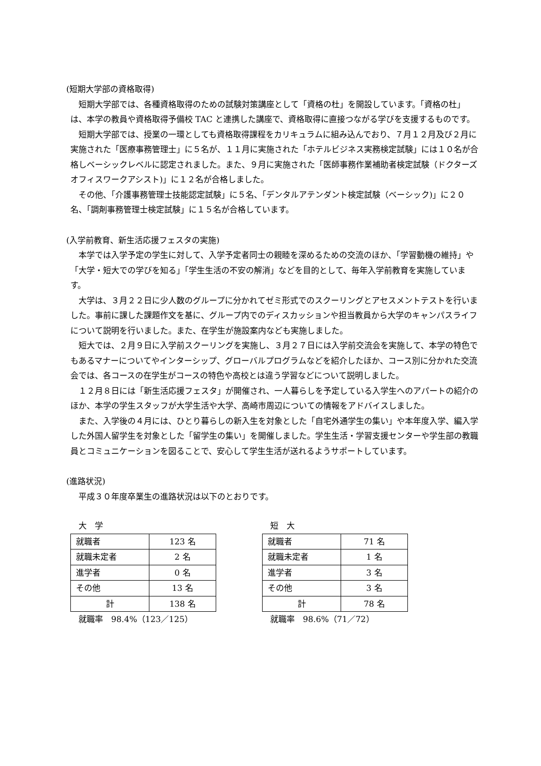(短期大学部の資格取得)
短期大学部では、各種資格取得のための試験対策講座として「資格の杜」を開設しています。「資格の杜」は、本学の教員や資格取得予備校 TAC と連携した講座で、資格取得に直接つながる学びを支援するものです。
短期大学部では、授業の一環としても資格取得課程をカリキュラムに組み込んでおり、７月１２月及び２月に実施された「医療事務管理士」に５名が、１１月に実施された「ホテルビジネス実務検定試験」には１０名が合格しベーシックレベルに認定されました。また、９月に実施された「医師事務作業補助者検定試験（ドクターズオフィスワークアシスト)」に１２名が合格しました。
その他、「介護事務管理士技能認定試験」に５名、「デンタルアテンダント検定試験（ベーシック)」に２０名、「調剤事務管理士検定試験」に１５名が合格しています。
(入学前教育、新生活応援フェスタの実施)
本学では入学予定の学生に対して、入学予定者同士の親睦を深めるための交流のほか、「学習動機の維持」や「大学・短大での学びを知る」「学生生活の不安の解消」などを目的として、毎年入学前教育を実施しています。
大学は、３月２２日に少人数のグループに分かれてゼミ形式でのスクーリングとアセスメントテストを行いました。事前に課した課題作文を基に、グループ内でのディスカッションや担当教員から大学のキャンパスライフについて説明を行いました。また、在学生が施設案内なども実施しました。
短大では、２月９日に入学前スクーリングを実施し、３月２７日には入学前交流会を実施して、本学の特色でもあるマナーについてやインターシップ、グローバルプログラムなどを紹介したほか、コース別に分かれた交流会では、各コースの在学生がコースの特色や高校とは違う学習などについて説明しました。
１２月８日には「新生活応援フェスタ」が開催され、一人暮らしを予定している入学生へのアパートの紹介のほか、本学の学生スタッフが大学生活や大学、高崎市周辺についての情報をアドバイスしました。
また、入学後の４月には、ひとり暮らしの新入生を対象とした「自宅外通学生の集い」や本年度入学、編入学した外国人留学生を対象とした「留学生の集い」を開催しました。学生生活・学習支援センターや学生部の教職員とコミュニケーションを図ることで、安心して学生生活が送れるようサポートしています。
(進路状況)
平成３０年度卒業生の進路状況は以下のとおりです。
大　学
| 就職者 | 123 名 |
| 就職未定者 | 2 名 |
| 進学者 | 0 名 |
| その他 | 13 名 |
| 計 | 138 名 |
就職率　98.4%（123／125）
短　大
| 就職者 | 71 名 |
| 就職未定者 | 1 名 |
| 進学者 | 3 名 |
| その他 | 3 名 |
| 計 | 78 名 |
就職率　98.6%（71／72）